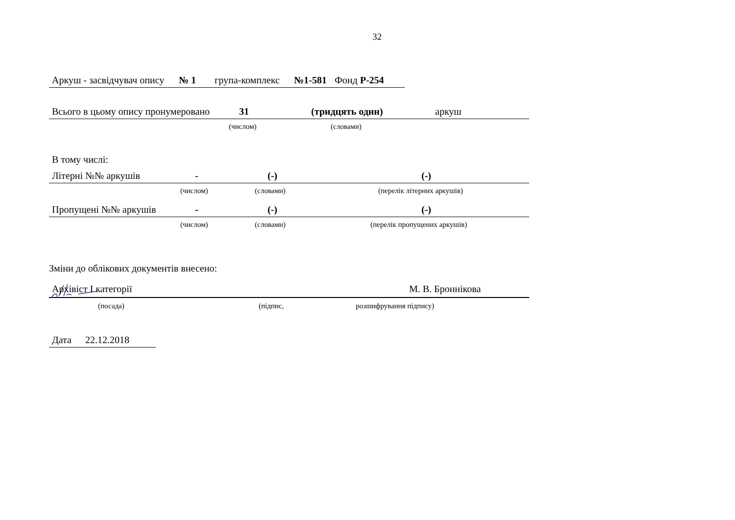32
Аркуш - засвідчувач опису № 1 група-комплекс №1-581 Фонд Р-254
Всього в цьому опису пронумеровано 31 (тридцять один) аркуш
(числом) (словами)
В тому числі:
Літерні №№ аркушів - (-) (-)
(числом) (словами) (перелік літерних аркушів)
Пропущені №№ аркушів - (-) (-)
(числом) (словами) (перелік пропущених аркушів)
Зміни до облікових документів внесено:
Архівіст І категорії М. В. Броннікова
(посада) (підпис, розшифрування підпису)
Дата 22.12.2018